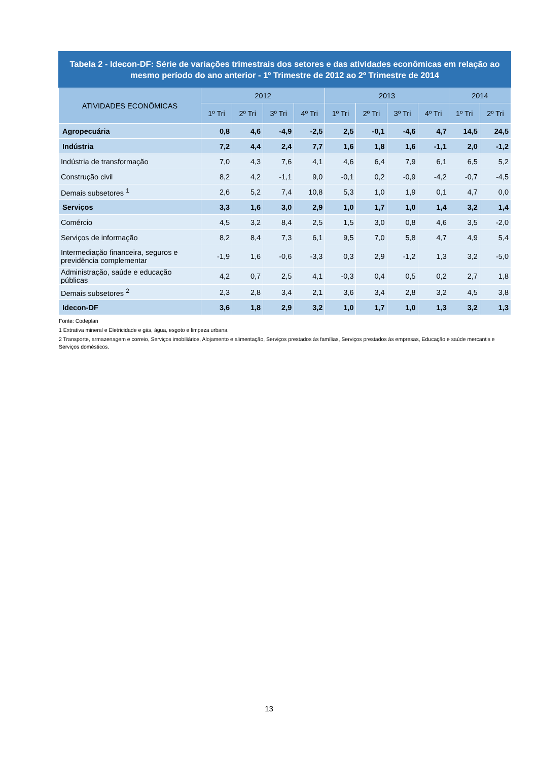Tabela 2 - Idecon-DF: Série de variações trimestrais dos setores e das atividades econômicas em relação ao mesmo período do ano anterior - 1º Trimestre de 2012 ao 2º Trimestre de 2014
| ATIVIDADES ECONÔMICAS | 2012 | | | | 2013 | | | | 2014 | |
| --- | --- | --- | --- | --- | --- | --- | --- | --- | --- | --- |
| | 1º Tri | 2º Tri | 3º Tri | 4º Tri | 1º Tri | 2º Tri | 3º Tri | 4º Tri | 1º Tri | 2º Tri |
| Agropecuária | 0,8 | 4,6 | -4,9 | -2,5 | 2,5 | -0,1 | -4,6 | 4,7 | 14,5 | 24,5 |
| Indústria | 7,2 | 4,4 | 2,4 | 7,7 | 1,6 | 1,8 | 1,6 | -1,1 | 2,0 | -1,2 |
| Indústria de transformação | 7,0 | 4,3 | 7,6 | 4,1 | 4,6 | 6,4 | 7,9 | 6,1 | 6,5 | 5,2 |
| Construção civil | 8,2 | 4,2 | -1,1 | 9,0 | -0,1 | 0,2 | -0,9 | -4,2 | -0,7 | -4,5 |
| Demais subsetores <sup>1</sup> | 2,6 | 5,2 | 7,4 | 10,8 | 5,3 | 1,0 | 1,9 | 0,1 | 4,7 | 0,0 |
| Serviços | 3,3 | 1,6 | 3,0 | 2,9 | 1,0 | 1,7 | 1,0 | 1,4 | 3,2 | 1,4 |
| Comércio | 4,5 | 3,2 | 8,4 | 2,5 | 1,5 | 3,0 | 0,8 | 4,6 | 3,5 | -2,0 |
| Serviços de informação | 8,2 | 8,4 | 7,3 | 6,1 | 9,5 | 7,0 | 5,8 | 4,7 | 4,9 | 5,4 |
| Intermediação financeira, seguros e previdência complementar | -1,9 | 1,6 | -0,6 | -3,3 | 0,3 | 2,9 | -1,2 | 1,3 | 3,2 | -5,0 |
| Administração, saúde e educação públicas | 4,2 | 0,7 | 2,5 | 4,1 | -0,3 | 0,4 | 0,5 | 0,2 | 2,7 | 1,8 |
| Demais subsetores <sup>2</sup> | 2,3 | 2,8 | 3,4 | 2,1 | 3,6 | 3,4 | 2,8 | 3,2 | 4,5 | 3,8 |
| Idecon-DF | 3,6 | 1,8 | 2,9 | 3,2 | 1,0 | 1,7 | 1,0 | 1,3 | 3,2 | 1,3 |
Fonte: Codeplan
1 Extrativa mineral e Eletricidade e gás, água, esgoto e limpeza urbana.
2 Transporte, armazenagem e correio, Serviços imobiliários, Alojamento e alimentação, Serviços prestados às famílias, Serviços prestados às empresas, Educação e saúde mercantis e Serviços domésticos.
13